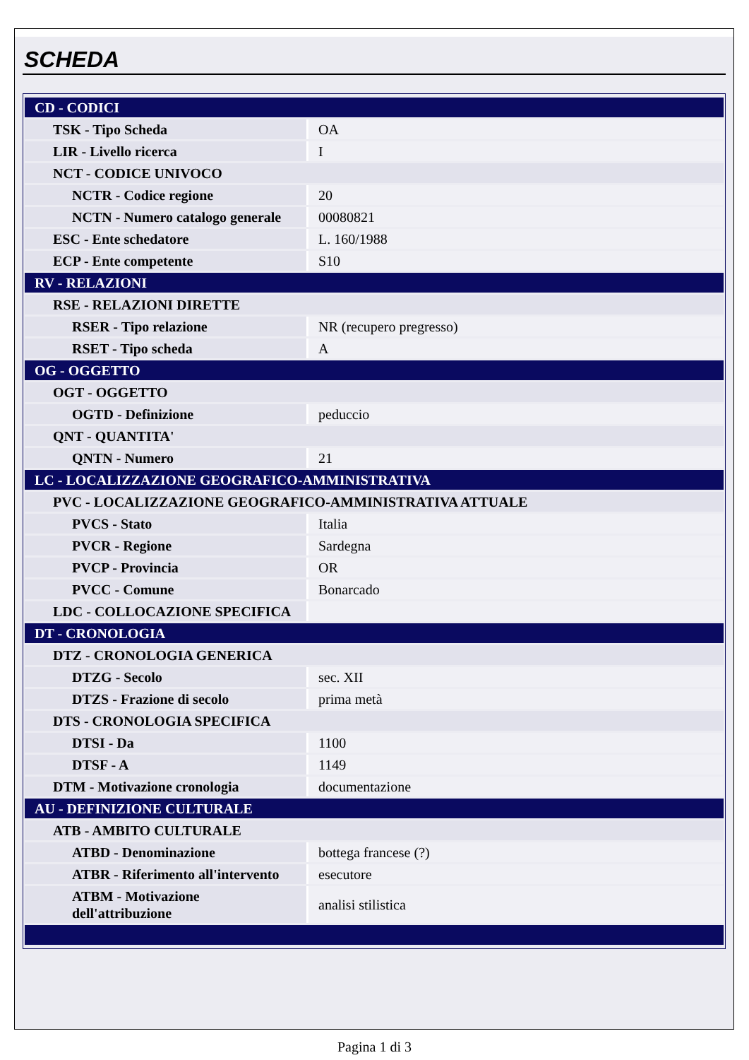SCHEDA
| CD - CODICI | |
| TSK - Tipo Scheda | OA |
| LIR - Livello ricerca | I |
| NCT - CODICE UNIVOCO | |
| NCTR - Codice regione | 20 |
| NCTN - Numero catalogo generale | 00080821 |
| ESC - Ente schedatore | L. 160/1988 |
| ECP - Ente competente | S10 |
| RV - RELAZIONI | |
| RSE - RELAZIONI DIRETTE | |
| RSER - Tipo relazione | NR (recupero pregresso) |
| RSET - Tipo scheda | A |
| OG - OGGETTO | |
| OGT - OGGETTO | |
| OGTD - Definizione | peduccio |
| QNT - QUANTITA' | |
| QNTN - Numero | 21 |
| LC - LOCALIZZAZIONE GEOGRAFICO-AMMINISTRATIVA | |
| PVC - LOCALIZZAZIONE GEOGRAFICO-AMMINISTRATIVA ATTUALE | |
| PVCS - Stato | Italia |
| PVCR - Regione | Sardegna |
| PVCP - Provincia | OR |
| PVCC - Comune | Bonarcado |
| LDC - COLLOCAZIONE SPECIFICA | |
| DT - CRONOLOGIA | |
| DTZ - CRONOLOGIA GENERICA | |
| DTZG - Secolo | sec. XII |
| DTZS - Frazione di secolo | prima metà |
| DTS - CRONOLOGIA SPECIFICA | |
| DTSI - Da | 1100 |
| DTSF - A | 1149 |
| DTM - Motivazione cronologia | documentazione |
| AU - DEFINIZIONE CULTURALE | |
| ATB - AMBITO CULTURALE | |
| ATBD - Denominazione | bottega francese (?) |
| ATBR - Riferimento all'intervento | esecutore |
| ATBM - Motivazione dell'attribuzione | analisi stilistica |
Pagina 1 di 3